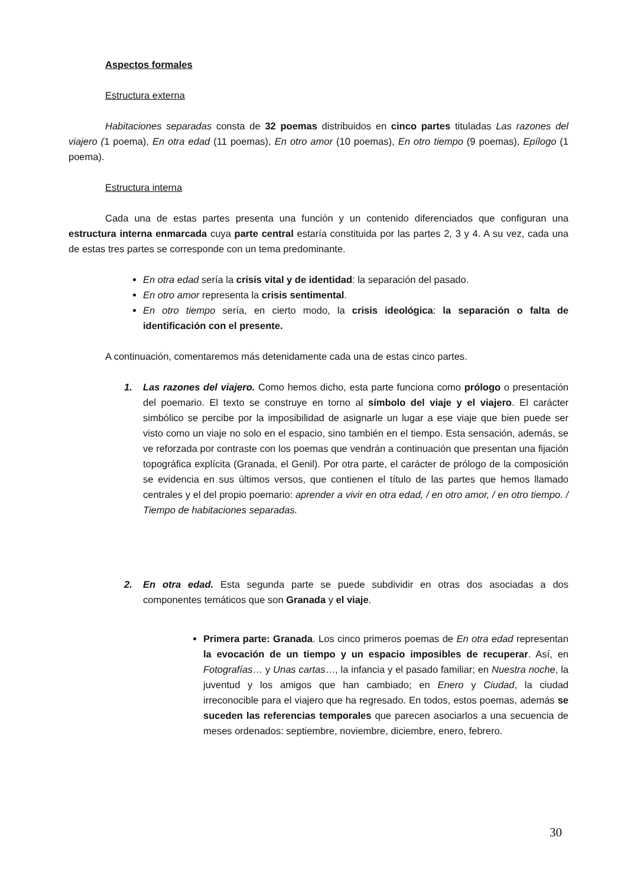Aspectos formales
Estructura externa
Habitaciones separadas consta de 32 poemas distribuidos en cinco partes tituladas Las razones del viajero (1 poema), En otra edad (11 poemas), En otro amor (10 poemas), En otro tiempo (9 poemas), Epílogo (1 poema).
Estructura interna
Cada una de estas partes presenta una función y un contenido diferenciados que configuran una estructura interna enmarcada cuya parte central estaría constituida por las partes 2, 3 y 4. A su vez, cada una de estas tres partes se corresponde con un tema predominante.
En otra edad sería la crisis vital y de identidad: la separación del pasado.
En otro amor representa la crisis sentimental.
En otro tiempo sería, en cierto modo, la crisis ideológica: la separación o falta de identificación con el presente.
A continuación, comentaremos más detenidamente cada una de estas cinco partes.
1. Las razones del viajero. Como hemos dicho, esta parte funciona como prólogo o presentación del poemario. El texto se construye en torno al símbolo del viaje y el viajero. El carácter simbólico se percibe por la imposibilidad de asignarle un lugar a ese viaje que bien puede ser visto como un viaje no solo en el espacio, sino también en el tiempo. Esta sensación, además, se ve reforzada por contraste con los poemas que vendrán a continuación que presentan una fijación topográfica explícita (Granada, el Genil). Por otra parte, el carácter de prólogo de la composición se evidencia en sus últimos versos, que contienen el título de las partes que hemos llamado centrales y el del propio poemario: aprender a vivir en otra edad, / en otro amor, / en otro tiempo. / Tiempo de habitaciones separadas.
2. En otra edad. Esta segunda parte se puede subdividir en otras dos asociadas a dos componentes temáticos que son Granada y el viaje.
Primera parte: Granada. Los cinco primeros poemas de En otra edad representan la evocación de un tiempo y un espacio imposibles de recuperar. Así, en Fotografías… y Unas cartas…, la infancia y el pasado familiar; en Nuestra noche, la juventud y los amigos que han cambiado; en Enero y Ciudad, la ciudad irreconocible para el viajero que ha regresado. En todos, estos poemas, además se suceden las referencias temporales que parecen asociarlos a una secuencia de meses ordenados: septiembre, noviembre, diciembre, enero, febrero.
30